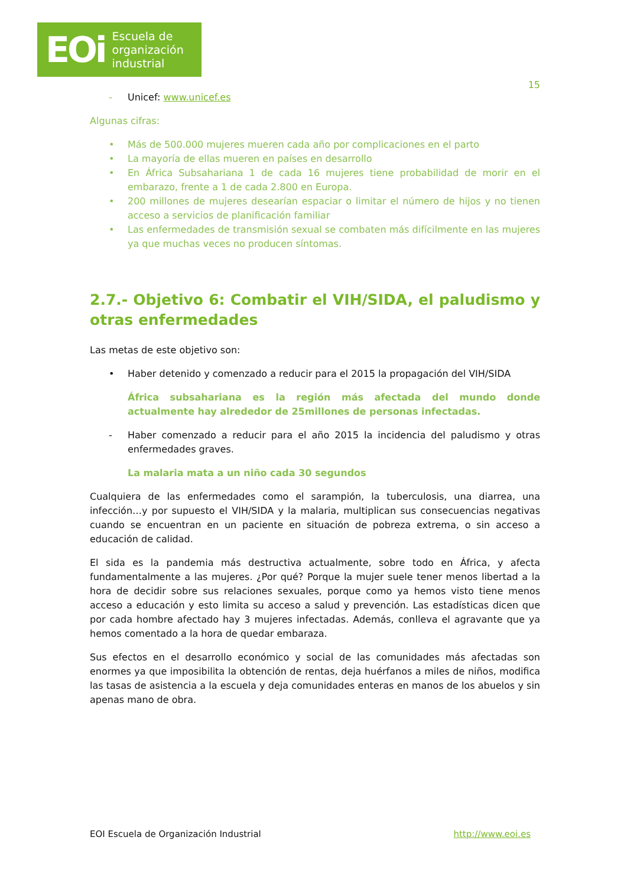EOi Escuela de
organización
industrial
15
- Unicef: www.unicef.es
Algunas cifras:
• Más de 500.000 mujeres mueren cada año por complicaciones en el parto
• La mayoría de ellas mueren en países en desarrollo
• En África Subsahariana 1 de cada 16 mujeres tiene probabilidad de morir en el embarazo, frente a 1 de cada 2.800 en Europa.
• 200 millones de mujeres desearían espaciar o limitar el número de hijos y no tienen acceso a servicios de planificación familiar
• Las enfermedades de transmisión sexual se combaten más difícilmente en las mujeres ya que muchas veces no producen síntomas.
2.7.- Objetivo 6: Combatir el VIH/SIDA, el paludismo y otras enfermedades
Las metas de este objetivo son:
• Haber detenido y comenzado a reducir para el 2015 la propagación del VIH/SIDA
África subsahariana es la región más afectada del mundo donde actualmente hay alrededor de 25millones de personas infectadas.
- Haber comenzado a reducir para el año 2015 la incidencia del paludismo y otras enfermedades graves.
La malaria mata a un niño cada 30 segundos
Cualquiera de las enfermedades como el sarampión, la tuberculosis, una diarrea, una infección…y por supuesto el VIH/SIDA y la malaria, multiplican sus consecuencias negativas cuando se encuentran en un paciente en situación de pobreza extrema, o sin acceso a educación de calidad.
El sida es la pandemia más destructiva actualmente, sobre todo en África, y afecta fundamentalmente a las mujeres. ¿Por qué? Porque la mujer suele tener menos libertad a la hora de decidir sobre sus relaciones sexuales, porque como ya hemos visto tiene menos acceso a educación y esto limita su acceso a salud y prevención. Las estadísticas dicen que por cada hombre afectado hay 3 mujeres infectadas. Además, conlleva el agravante que ya hemos comentado a la hora de quedar embaraza.
Sus efectos en el desarrollo económico y social de las comunidades más afectadas son enormes ya que imposibilita la obtención de rentas, deja huérfanos a miles de niños, modifica las tasas de asistencia a la escuela y deja comunidades enteras en manos de los abuelos y sin apenas mano de obra.
EOI Escuela de Organización Industrial http://www.eoi.es